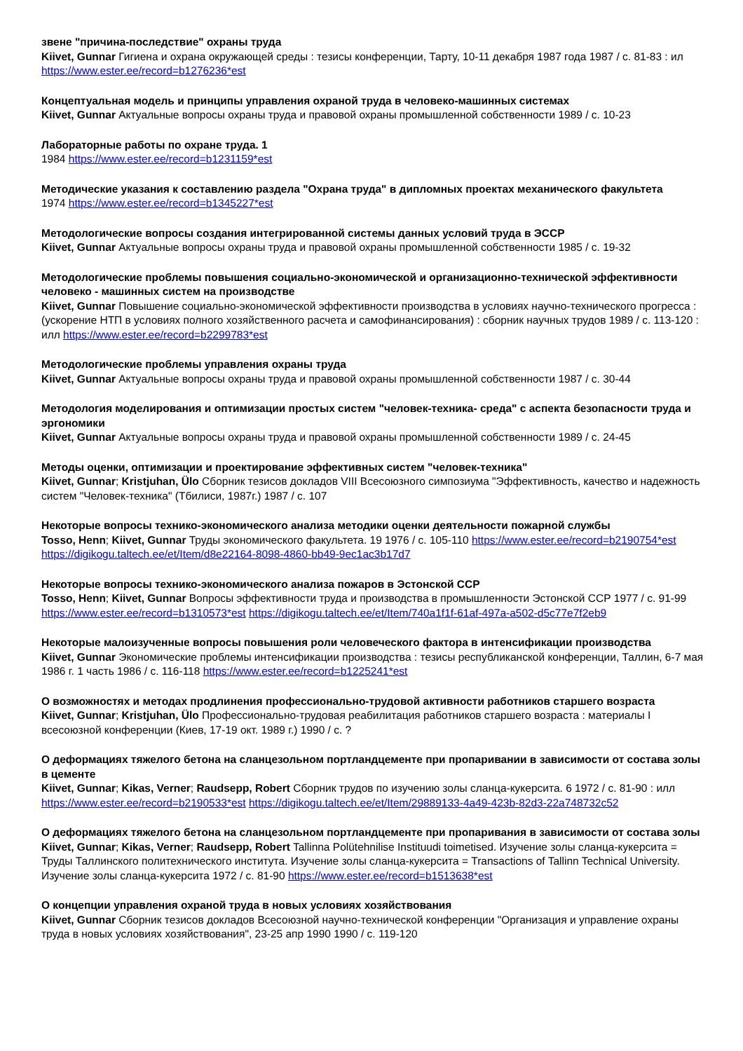звене "причина-последствие" охраны труда
Kiivet, Gunnar Гигиена и охрана окружающей среды : тезисы конференции, Тарту, 10-11 декабря 1987 года 1987 / с. 81-83 : ил https://www.ester.ee/record=b1276236*est
Концептуальная модель и принципы управления охраной труда в человеко-машинных системах
Kiivet, Gunnar Актуальные вопросы охраны труда и правовой охраны промышленной собственности 1989 / с. 10-23
Лабораторные работы по охране труда. 1
1984 https://www.ester.ee/record=b1231159*est
Методические указания к составлению раздела "Охрана труда" в дипломных проектах механического факультета
1974 https://www.ester.ee/record=b1345227*est
Методологические вопросы создания интегрированной системы данных условий труда в ЭССР
Kiivet, Gunnar Актуальные вопросы охраны труда и правовой охраны промышленной собственности 1985 / с. 19-32
Методологические проблемы повышения социально-экономической и организационно-технической эффективности человеко - машинных систем на производстве
Kiivet, Gunnar Повышение социально-экономической эффективности производства в условиях научно-технического прогресса : (ускорение НТП в условиях полного хозяйственного расчета и самофинансирования) : сборник научных трудов 1989 / с. 113-120 : илл https://www.ester.ee/record=b2299783*est
Методологические проблемы управления охраны труда
Kiivet, Gunnar Актуальные вопросы охраны труда и правовой охраны промышленной собственности 1987 / с. 30-44
Методология моделирования и оптимизации простых систем "человек-техника- среда" с аспекта безопасности труда и эргономики
Kiivet, Gunnar Актуальные вопросы охраны труда и правовой охраны промышленной собственности 1989 / с. 24-45
Методы оценки, оптимизации и проектирование эффективных систем "человек-техника"
Kiivet, Gunnar; Kristjuhan, Ülo Сборник тезисов докладов VIII Всесоюзного симпозиума "Эффективность, качество и надежность систем "Человек-техника" (Тбилиси, 1987г.) 1987 / с. 107
Некоторые вопросы технико-экономического анализа методики оценки деятельности пожарной службы
Tosso, Henn; Kiivet, Gunnar Труды экономического факультета. 19 1976 / с. 105-110 https://www.ester.ee/record=b2190754*est https://digikogu.taltech.ee/et/Item/d8e22164-8098-4860-bb49-9ec1ac3b17d7
Некоторые вопросы технико-экономического анализа пожаров в Эстонской ССР
Tosso, Henn; Kiivet, Gunnar Вопросы эффективности труда и производства в промышленности Эстонской ССР 1977 / с. 91-99 https://www.ester.ee/record=b1310573*est https://digikogu.taltech.ee/et/Item/740a1f1f-61af-497a-a502-d5c77e7f2eb9
Некоторые малоизученные вопросы повышения роли человеческого фактора в интенсификации производства
Kiivet, Gunnar Экономические проблемы интенсификации производства : тезисы республиканской конференции, Таллин, 6-7 мая 1986 г. 1 часть 1986 / с. 116-118 https://www.ester.ee/record=b1225241*est
О возможностях и методах продлинения профессионально-трудовой активности работников старшего возраста
Kiivet, Gunnar; Kristjuhan, Ülo Профессионально-трудовая реабилитация работников старшего возраста : материалы I всесоюзной конференции (Киев, 17-19 окт. 1989 г.) 1990 / с. ?
О деформациях тяжелого бетона на сланцезольном портландцементе при пропаривании в зависимости от состава золы в цементе
Kiivet, Gunnar; Kikas, Verner; Raudsepp, Robert Сборник трудов по изучению золы сланца-кукерсита. 6 1972 / с. 81-90 : илл https://www.ester.ee/record=b2190533*est https://digikogu.taltech.ee/et/Item/29889133-4a49-423b-82d3-22a748732c52
О деформациях тяжелого бетона на сланцезольном портландцементе при пропаривания в зависимости от состава золы
Kiivet, Gunnar; Kikas, Verner; Raudsepp, Robert Tallinna Polütehnilise Instituudi toimetised. Изучение золы сланца-кукерсита = Труды Таллинского политехнического института. Изучение золы сланца-кукерсита = Transactions of Tallinn Technical University. Изучение золы сланца-кукерсита 1972 / с. 81-90 https://www.ester.ee/record=b1513638*est
О концепции управления охраной труда в новых условиях хозяйствования
Kiivet, Gunnar Сборник тезисов докладов Всесоюзной научно-технической конференции "Организация и управление охраны труда в новых условиях хозяйствования", 23-25 апр 1990 1990 / с. 119-120